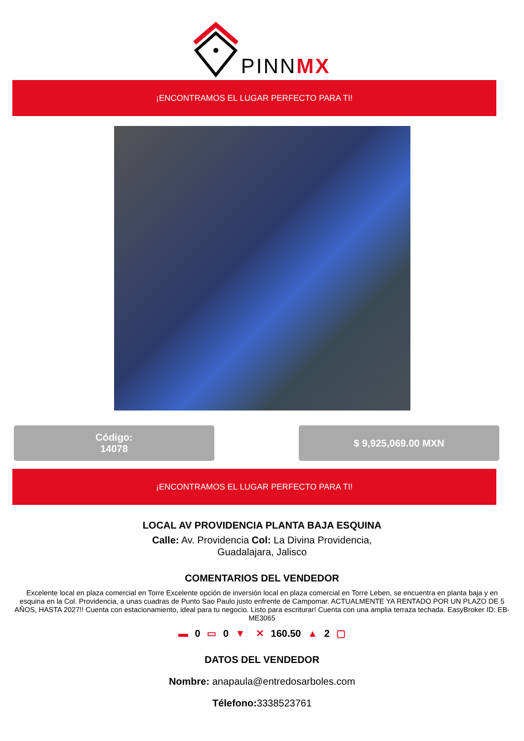PINNMX
¡ENCONTRAMOS EL LUGAR PERFECTO PARA TI!
Código:
14078
$ 9,925,069.00 MXN
¡ENCONTRAMOS EL LUGAR PERFECTO PARA TI!
LOCAL AV PROVIDENCIA PLANTA BAJA ESQUINA
Calle: Av. Providencia Col: La Divina Providencia,
Guadalajara, Jalisco
COMENTARIOS DEL VENDEDOR
Excelente local en plaza comercial en Torre Excelente opción de inversión local en plaza comercial en Torre Leben, se encuentra en planta baja y en esquina en la Col. Providencia, a unas cuadras de Punto Sao Paulo justo enfrente de Campomar. ACTUALMENTE YA RENTADO POR UN PLAZO DE 5 AÑOS, HASTA 2027!! Cuenta con estacionamiento, ideal para tu negocio. Listo para escriturar! Cuenta con una amplia terraza techada. EasyBroker ID: EB-ME3065
▬ 0 ▭ 0 ▼ ✕ 160.50 ▲ 2 ▢
DATOS DEL VENDEDOR
Nombre: anapaula@entredosarboles.com
Télefono: 3338523761